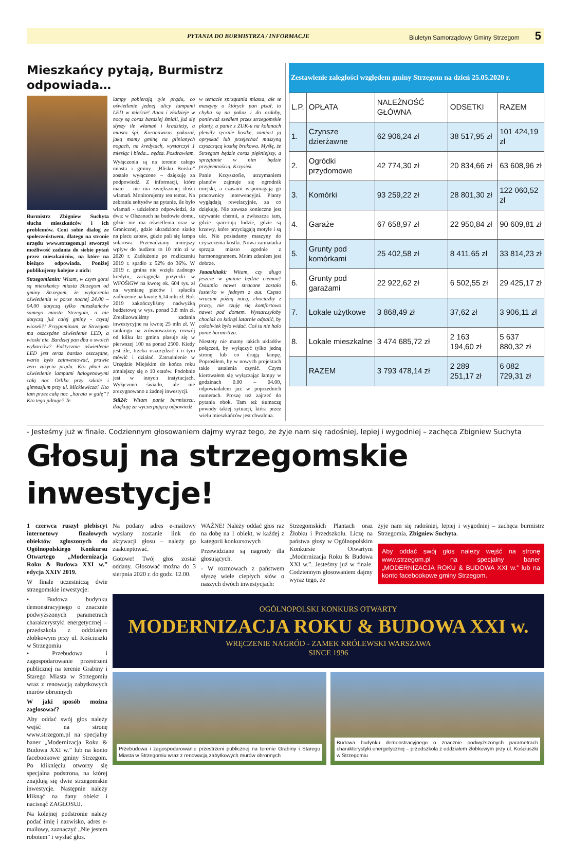PYTANIA DO BURMISTRZA / INFORMACJE Biuletyn Samorządowy Gminy Strzegom 5
Mieszkańcy pytają, Burmistrz odpowiada…
Burmistrz Zbigniew Suchyta słucha mieszkańców i ich problemów. Ceni sobie dialog ze społeczeństwem, dlatego na stronie urzędu www.strzegom.pl stworzył możliwość zadania do siebie pytań przez mieszkańców, na które na bieżąco odpowiada. Poniżej publikujemy kolejne z nich:
Strzegomianin: Witam, w czym gorsi są mieszkańcy miasta Strzegom od gminy Strzegom, że wyłączenia oświetlenia w porze nocnej 24.00 – 04.00 dotyczą tylko mieszkańców samego miasta Strzegom, a nie dotyczą już całej gminy - czytaj wiosek?! Przypominam, że Strzegom ma oszczędne oświetlenie LED, a wioski nie. Bardziej pan dba o swoich wyborców? Faktycznie oświetlenie LED jest teraz bardzo oszczędne, warto było zainwestować, prawie zero zużycia prądu. Kto płaci za oświetlenie lampami halogenowymi całą noc Orlika przy szkole i gimnazjum przy ul. Mickiewicza? Kto tam przez całą noc „harata w gałę”? Kto tego pilnuje? Te
lampy pobierają tyle prądu, co oświetlenie jednej ulicy lampami LED w mieście! Aaaa i złodzieje w nocy są coraz bardziej śmiali, już się słyszy ile włamań i kradzieży, a miasto śpi. Koronawirus pokazał, jaką mamy gminę na glinianych nogach, na kredytach, wystarczył 1 miesiąc i bieda... nędza. Pozdrawiam.
Wyłączenia są na terenie całego miasta i gminy. „Blisko Boisko” zostało wyłączone – dziękuję za podpowiedź. Z informacji, które mam – nie ma zwiększonej ilości włamań. Monitorujemy ten temat. Na zebraniu sołtysów na pytanie, ile było włamań - udzielono odpowiedzi, że dwa: w Olszanach na budowie domu, gdzie nie ma oświetlenia oraz w Granicznej, gdzie ukradziono siatkę na placu zabaw, gdzie pali się lampa solarowa. Przewidziany mniejszy wpływ do budżetu to 10 mln zł w 2020 r. Zadłużenie po rozliczeniu 2019 r. spadło z 52% do 36%. W 2019 r. gmina nie wzięła żadnego kredytu, zaciągnęła pożyczki w WFOŚiGW na kwotę ok. 604 tys. zł na wymianę pieców i spłaciła zadłużenie na kwotę 6,14 mln zł. Rok 2019 zakończyliśmy nadwyżką budżetową w wys. ponad 3,8 mln zł. Zrealizowaliśmy zadania inwestycyjne na kwotę 25 mln zł. W rankingu na zrównoważony rozwój od kilku lat gmina plasuje się w pierwszej 100 na ponad 2500. Kiedy jest źle, trzeba oszczędzać i o tym mówić i działać. Zatrudnienie w Urzędzie Miejskim do końca roku zmniejszy się o 10 etatów. Podobnie jest w innych instytucjach. Wyłączono światło, ale nie zrezygnowano z żadnej inwestycji.
Stil24: Witam panie burmistrzu, dziękuję za wyczerpującą odpowiedź
w temacie sprzątania miasta, ale te maszyny o których pan pisał, to chyba są na pokaz i do ozdoby, ponieważ szedłem przez strzegomskie planty, a panie z ZUK-u na kolanach plewiły ręcznie kostkę, zamiast ją opryskać lub przejechać maszyną czyszczącą kostkę brukowa. Myślę, że Strzegom będzie coraz piękniejszy, a sprzątanie w nim będzie przyjemnością. Krzysiek.
Panie Krzysztofie, utrzymaniem plantów zajmuje się ogrodnik miejski, a czasami wspomagają go pracownicy interwencyjni. Planty wyglądają rewelacyjnie, za co dziękuję. Nie zawsze konieczne jest używanie chemii, a zwłaszcza tam, gdzie spacerują ludzie, gdzie są krzewy, które przyciągają motyle i są ule. Nie posiadamy maszyny do czyszczenia kostki. Nowa zamiatarka sprząta miasto zgodnie z harmonogramem. Moim zdaniem jest dobrze.
Jaaaakitaki: Witam, czy długo jeszcze w gminie będzie ciemno? Ostatnio nawet stracone zostało lusterko w jednym z aut. Często wracam późną nocą, chociażby z pracy, nie czuję się komfortowo nawet pod domem. Wystarczyłoby chociaż co którąś latarnie odpalić, by cokolwiek było widać. Coś tu nie halo panie burmistrzu.
Niestety nie mamy takich układów połączeń, by wyłączyć tylko jedną stronę lub co drugą lampę. Poprosiłem, by w nowych projektach takie ustalenia czynić. Czym kierowałem się wyłączając lampy w godzinach 0.00 – 04.00, odpowiadałem już w poprzednich numerach. Proszę też zajrzeć do pytania obok. Tam też tłumaczę powody takiej sytuacji, która przez wielu mieszkańców jest chwalona.
Zestawienie zaległości względem gminy Strzegom na dzień 25.05.2020 r.
| L.P. | OPŁATA | NALEŻNOŚĆ GŁÓWNA | ODSETKI | RAZEM |
| --- | --- | --- | --- | --- |
| 1. | Czynsze dzierżawne | 62 906,24 zł | 38 517,95 zł | 101 424,19 zł |
| 2. | Ogródki przydomowe | 42 774,30 zł | 20 834,66 zł | 63 608,96 zł |
| 3. | Komórki | 93 259,22 zł | 28 801,30 zł | 122 060,52 zł |
| 4. | Garaże | 67 658,97 zł | 22 950,84 zł | 90 609,81 zł |
| 5. | Grunty pod komórkami | 25 402,58 zł | 8 411,65 zł | 33 814,23 zł |
| 6. | Grunty pod garażami | 22 922,62 zł | 6 502,55 zł | 29 425,17 zł |
| 7. | Lokale użytkowe | 3 868,49 zł | 37,62 zł | 3 906,11 zł |
| 8. | Lokale mieszkalne | 3 474 685,72 zł | 2 163 194,60 zł | 5 637 880,32 zł |
| | RAZEM | 3 793 478,14 zł | 2 289 251,17 zł | 6 082 729,31 zł |
- Jesteśmy już w finale. Codziennym głosowaniem dajmy wyraz tego, że żyje nam się radośniej, lepiej i wygodniej – zachęca Zbigniew Suchyta
Głosuj na strzegomskie inwestycje!
1 czerwca ruszył plebiscyt internetowy finałowych obiektów zgłoszonych do Ogólnopolskiego Konkursu Otwartego „Modernizacja Roku & Budowa XXI w.” edycja XXIV 2019.
W finale uczestniczą dwie strzegomskie inwestycje:
• Budowa budynku demonstracyjnego o znacznie podwyższonych parametrach charakterystyki energetycznej – przedszkola z oddziałem żłobkowym przy ul. Kościuszki w Strzegomiu
• Przebudowa i zagospodarowanie przestrzeni publicznej na terenie Grabiny i Starego Miasta w Strzegomiu wraz z renowacją zabytkowych murów obronnych
W jaki sposób można zagłosować?
Aby oddać swój głos należy wejść na stronę www.strzegom.pl na specjalny baner „Modernizacja Roku & Budowa XXI w.” lub na konto facebookowe gminy Strzegom. Po kliknięciu otworzy się specjalna podstrona, na której znajdują się dwie strzegomskie inwestycje. Następnie należy kliknąć na dany obiekt i nacisnąć ZAGŁOSUJ.
Na kolejnej podstronie należy podać imię i nazwisko, adres e-mailowy, zaznaczyć „Nie jestem robotem” i wysłać głos.
Na podany adres e-mailowy wysłany zostanie link do aktywacji głosu – należy go zaakceptować.
Gotowe! Twój głos został oddany. Głosować można do 3 sierpnia 2020 r. do godz. 12.00.
WAŻNE! Należy oddać głos raz na dobę na 1 obiekt, w każdej z kategorii konkursowych
Przewidziane są nagrody dla głosujących.
- W rozmowach z państwem słyszę wiele ciepłych słów o naszych dwóch inwestycjach:
Strzegomskich Plantach oraz Żłobku i Przedszkolu. Liczę na państwa głosy w Ogólnopolskim Konkursie Otwartym „Modernizacja Roku & Budowa XXI w.”. Jesteśmy już w finale. Codziennym głosowaniem dajmy wyraz tego, że
żyje nam się radośniej, lepiej i wygodniej – zachęca burmistrz Strzegomia, Zbigniew Suchyta.
Aby oddać swój głos należy wejść na stronę www.strzegom.pl na specjalny baner „MODERNIZACJA ROKU & BUDOWA XXI w.” lub na konto facebookowe gminy Strzegom.
OGÓLNOPOLSKI KONKURS OTWARTY
MODERNIZACJA ROKU & BUDOWA XXI w.
WRĘCZENIE NAGRÓD - ZAMEK KRÓLEWSKI WARSZAWA
SINCE 1996
Przebudowa i zagospodarowanie przestrzeni publicznej na terenie Grabiny i Starego Miasta w Strzegomiu wraz z renowacją zabytkowych murów obronnych
Budowa budynku demonstracyjnego o znacznie podwyższonych parametrach charakterystyki energetycznej – przedszkola z oddziałem żłobkowym przy ul. Kościuszki w Strzegomiu